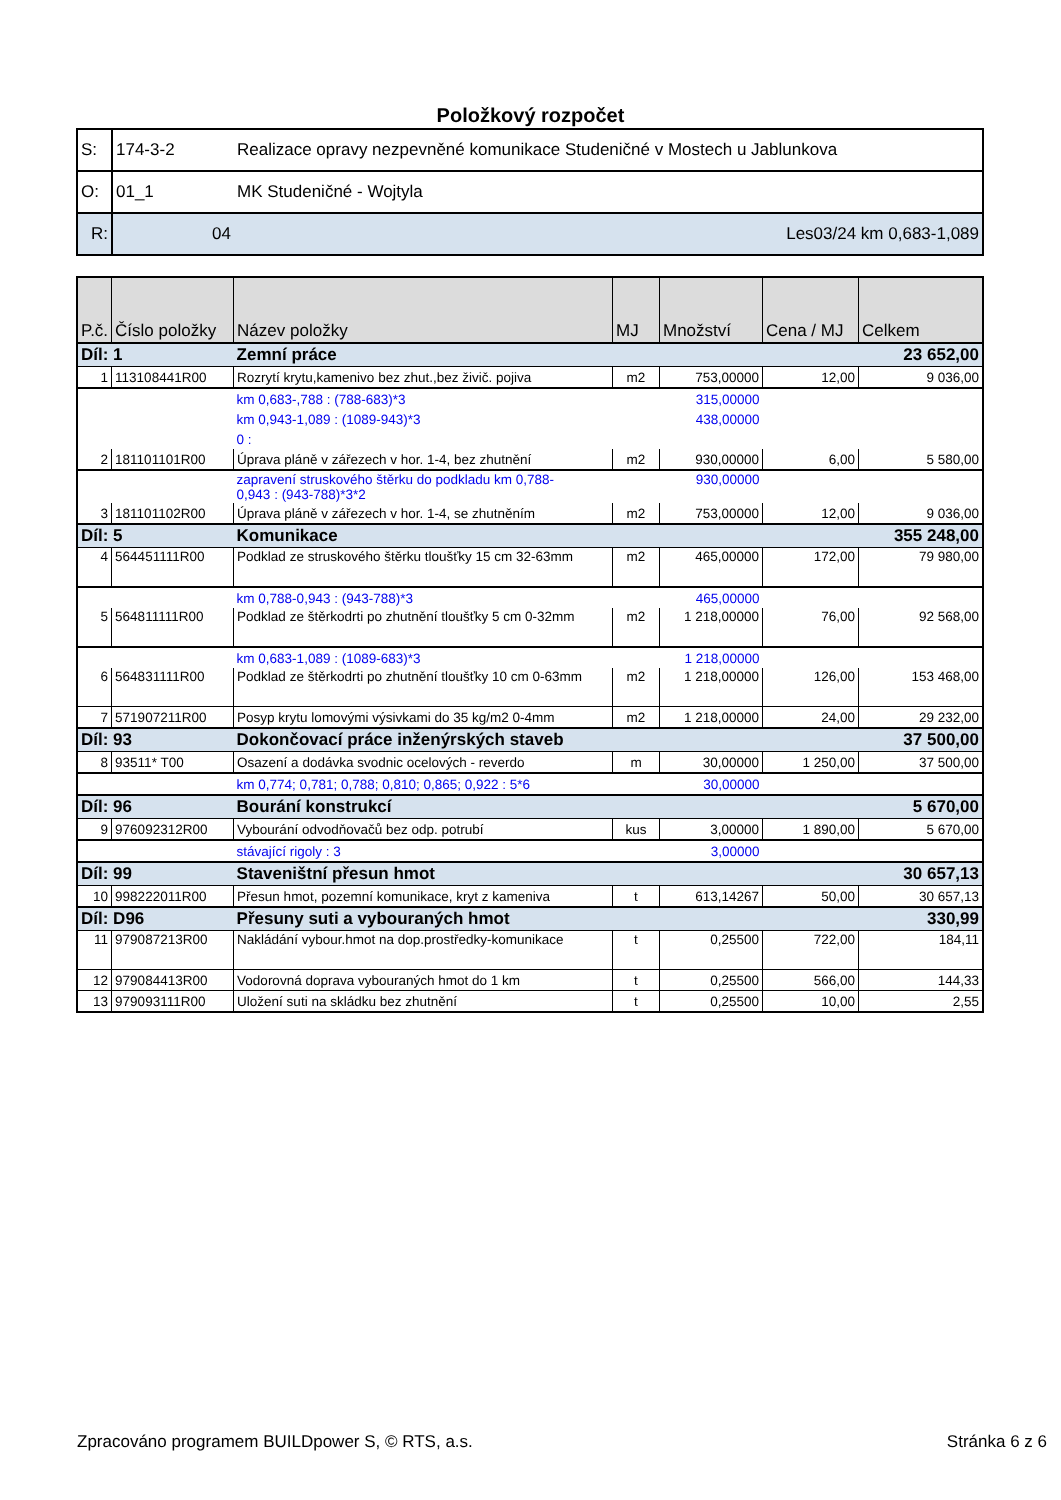Položkový rozpočet
| S: | 174-3-2 | Realizace opravy nezpevněné komunikace Studeničné v Mostech u Jablunkova |
| O: | 01_1 | MK Studeničné - Wojtyla |
| R: | 04 | Les03/24 km 0,683-1,089 |
| P.č. | Číslo položky | Název položky | MJ | Množství | Cena / MJ | Celkem |
| --- | --- | --- | --- | --- | --- | --- |
| Díl: 1 | | Zemní práce | | | | 23 652,00 |
| 1 | 113108441R00 | Rozrytí krytu,kamenivo bez zhut.,bez živič. pojiva | m2 | 753,00000 | 12,00 | 9 036,00 |
| | | km 0,683-,788 : (788-683)*3 | | 315,00000 | | |
| | | km 0,943-1,089 : (1089-943)*3 | | 438,00000 | | |
| | | 0 : | | | | |
| 2 | 181101101R00 | Úprava pláně v zářezech v hor. 1-4, bez zhutnění | m2 | 930,00000 | 6,00 | 5 580,00 |
| | | zapravení struskového štěrku do podkladu km 0,788- 0,943 : (943-788)*3*2 | | 930,00000 | | |
| 3 | 181101102R00 | Úprava pláně v zářezech v hor. 1-4, se zhutněním | m2 | 753,00000 | 12,00 | 9 036,00 |
| Díl: 5 | | Komunikace | | | | 355 248,00 |
| 4 | 564451111R00 | Podklad ze struskového štěrku tloušťky 15 cm 32-63mm | m2 | 465,00000 | 172,00 | 79 980,00 |
| | | km 0,788-0,943 : (943-788)*3 | | 465,00000 | | |
| 5 | 564811111R00 | Podklad ze štěrkodrti po zhutnění tloušťky 5 cm 0-32mm | m2 | 1 218,00000 | 76,00 | 92 568,00 |
| | | km 0,683-1,089 : (1089-683)*3 | | 1 218,00000 | | |
| 6 | 564831111R00 | Podklad ze štěrkodrti po zhutnění tloušťky 10 cm 0-63mm | m2 | 1 218,00000 | 126,00 | 153 468,00 |
| 7 | 571907211R00 | Posyp krytu lomovými výsivkami do 35 kg/m2 0-4mm | m2 | 1 218,00000 | 24,00 | 29 232,00 |
| Díl: 93 | | Dokončovací práce inženýrských staveb | | | | 37 500,00 |
| 8 | 93511* T00 | Osazení a dodávka svodnic ocelových - reverdo | m | 30,00000 | 1 250,00 | 37 500,00 |
| | | km 0,774; 0,781; 0,788; 0,810; 0,865; 0,922 : 5*6 | | 30,00000 | | |
| Díl: 96 | | Bourání konstrukcí | | | | 5 670,00 |
| 9 | 976092312R00 | Vybourání odvodňovačů bez odp. potrubí | kus | 3,00000 | 1 890,00 | 5 670,00 |
| | | stávající rigoly : 3 | | 3,00000 | | |
| Díl: 99 | | Staveništní přesun hmot | | | | 30 657,13 |
| 10 | 998222011R00 | Přesun hmot, pozemní komunikace, kryt z kameniva | t | 613,14267 | 50,00 | 30 657,13 |
| Díl: D96 | | Přesuny suti a vybouraných hmot | | | | 330,99 |
| 11 | 979087213R00 | Nakládání vybour.hmot na dop.prostředky-komunikace | t | 0,25500 | 722,00 | 184,11 |
| 12 | 979084413R00 | Vodorovná doprava vybouraných hmot do 1 km | t | 0,25500 | 566,00 | 144,33 |
| 13 | 979093111R00 | Uložení suti na skládku bez zhutnění | t | 0,25500 | 10,00 | 2,55 |
Zpracováno programem BUILDpower S, © RTS, a.s. Stránka 6 z 6